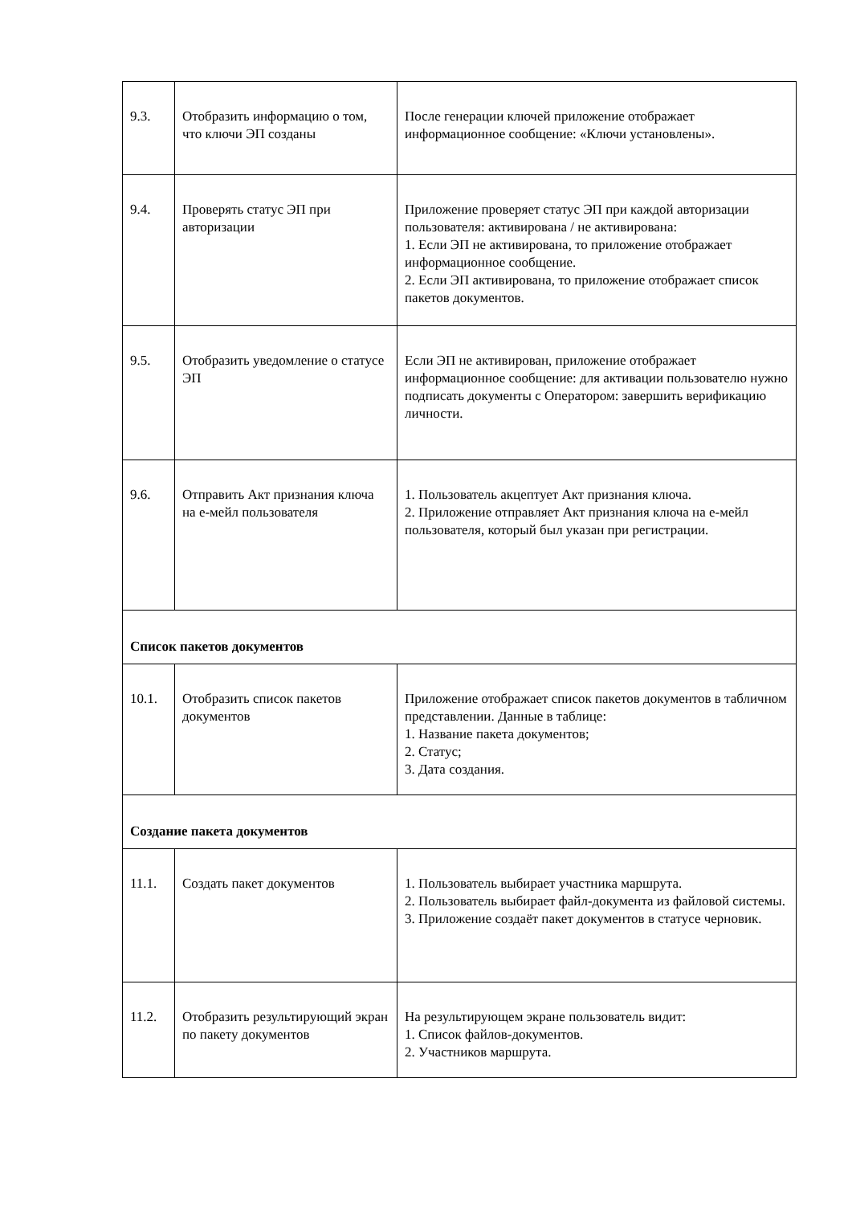| 9.3. | Отобразить информацию о том, что ключи ЭП созданы | После генерации ключей приложение отображает информационное сообщение: «Ключи установлены». |
| 9.4. | Проверять статус ЭП при авторизации | Приложение проверяет статус ЭП при каждой авторизации пользователя: активирована / не активирована: 1. Если ЭП не активирована, то приложение отображает информационное сообщение. 2. Если ЭП активирована, то приложение отображает список пакетов документов. |
| 9.5. | Отобразить уведомление о статусе ЭП | Если ЭП не активирован, приложение отображает информационное сообщение: для активации пользователю нужно подписать документы с Оператором: завершить верификацию личности. |
| 9.6. | Отправить Акт признания ключа на е-мейл пользователя | 1. Пользователь акцептует Акт признания ключа. 2. Приложение отправляет Акт признания ключа на е-мейл пользователя, который был указан при регистрации. |
| Список пакетов документов | | |
| 10.1. | Отобразить список пакетов документов | Приложение отображает список пакетов документов в табличном представлении. Данные в таблице: 1. Название пакета документов; 2. Статус; 3. Дата создания. |
| Создание пакета документов | | |
| 11.1. | Создать пакет документов | 1. Пользователь выбирает участника маршрута. 2. Пользователь выбирает файл-документа из файловой системы. 3. Приложение создаёт пакет документов в статусе черновик. |
| 11.2. | Отобразить результирующий экран по пакету документов | На результирующем экране пользователь видит: 1. Список файлов-документов. 2. Участников маршрута. |